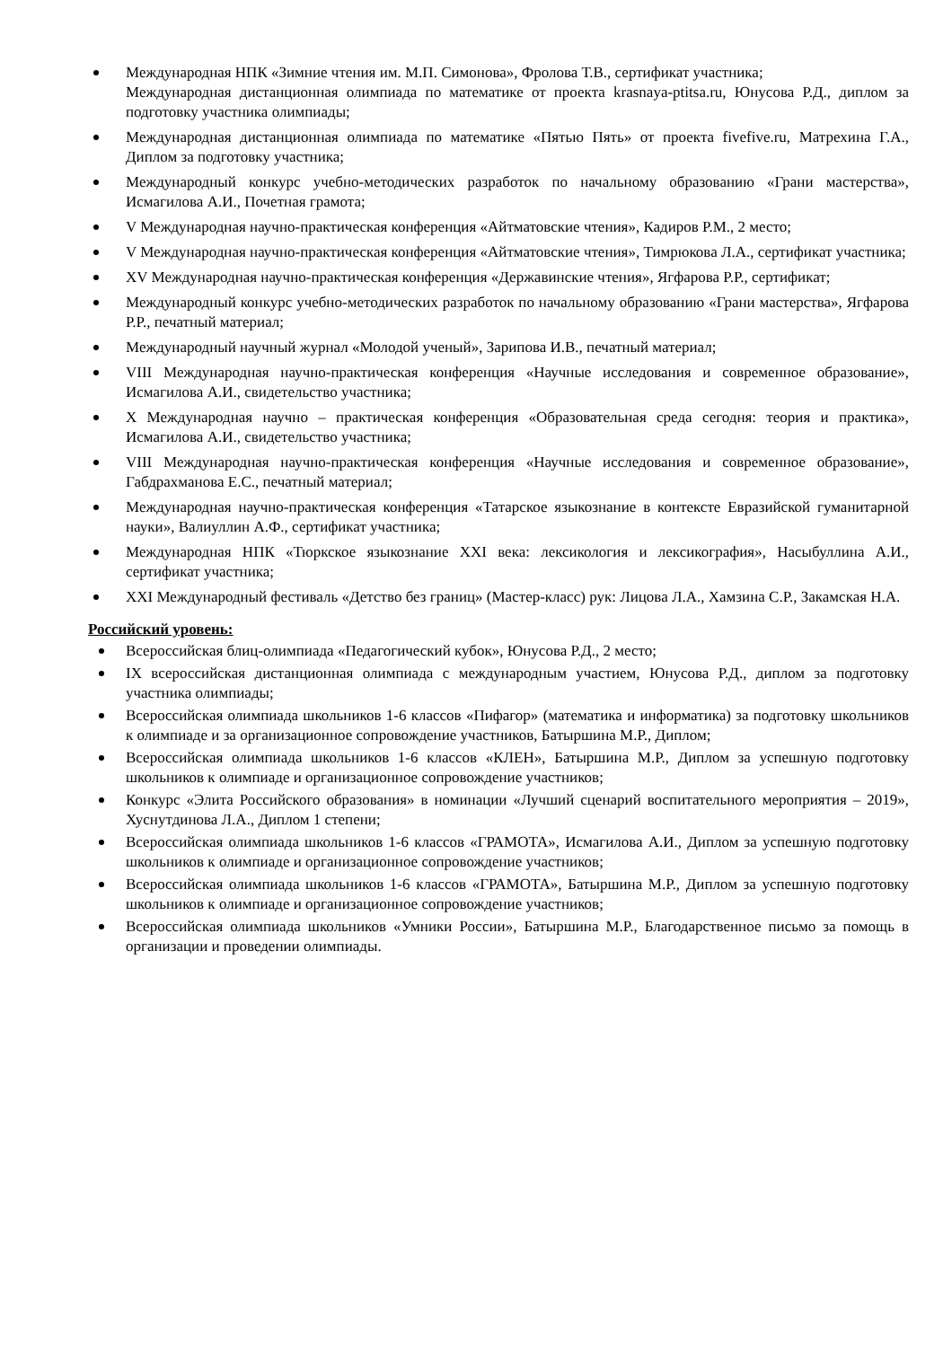Международная НПК «Зимние чтения им. М.П. Симонова», Фролова Т.В., сертификат участника;
Международная дистанционная олимпиада по математике от проекта krasnaya-ptitsa.ru, Юнусова Р.Д., диплом за подготовку участника олимпиады;
Международная дистанционная олимпиада по математике «Пятью Пять» от проекта fivefive.ru, Матрехина Г.А., Диплом за подготовку участника;
Международный конкурс учебно-методических разработок по начальному образованию «Грани мастерства», Исмагилова А.И., Почетная грамота;
V Международная научно-практическая конференция «Айтматовские чтения», Кадиров Р.М., 2 место;
V Международная научно-практическая конференция «Айтматовские чтения», Тимрюкова Л.А., сертификат участника;
XV Международная научно-практическая конференция «Державинские чтения», Ягфарова Р.Р., сертификат;
Международный конкурс учебно-методических разработок по начальному образованию «Грани мастерства», Ягфарова Р.Р., печатный материал;
Международный научный журнал «Молодой ученый», Зарипова И.В., печатный материал;
VIII Международная научно-практическая конференция «Научные исследования и современное образование», Исмагилова А.И., свидетельство участника;
X Международная научно – практическая конференция «Образовательная среда сегодня: теория и практика», Исмагилова А.И., свидетельство участника;
VIII Международная научно-практическая конференция «Научные исследования и современное образование», Габдрахманова Е.С., печатный материал;
Международная научно-практическая конференция «Татарское языкознание в контексте Евразийской гуманитарной науки», Валиуллин А.Ф., сертификат участника;
Международная НПК «Тюркское языкознание XXI века: лексикология и лексикография», Насыбуллина А.И., сертификат участника;
XXI Международный фестиваль «Детство без границ» (Мастер-класс) рук: Лицова Л.А., Хамзина С.Р., Закамская Н.А.
Российский уровень:
Всероссийская блиц-олимпиада «Педагогический кубок», Юнусова Р.Д., 2 место;
IX всероссийская дистанционная олимпиада с международным участием, Юнусова Р.Д., диплом за подготовку участника олимпиады;
Всероссийская олимпиада школьников 1-6 классов «Пифагор» (математика и информатика) за подготовку школьников к олимпиаде и за организационное сопровождение участников, Батыршина М.Р., Диплом;
Всероссийская олимпиада школьников 1-6 классов «КЛЕН», Батыршина М.Р., Диплом за успешную подготовку школьников к олимпиаде и организационное сопровождение участников;
Конкурс «Элита Российского образования» в номинации «Лучший сценарий воспитательного мероприятия – 2019», Хуснутдинова Л.А., Диплом 1 степени;
Всероссийская олимпиада школьников 1-6 классов «ГРАМОТА», Исмагилова А.И., Диплом за успешную подготовку школьников к олимпиаде и организационное сопровождение участников;
Всероссийская олимпиада школьников 1-6 классов «ГРАМОТА», Батыршина М.Р., Диплом за успешную подготовку школьников к олимпиаде и организационное сопровождение участников;
Всероссийская олимпиада школьников «Умники России», Батыршина М.Р., Благодарственное письмо за помощь в организации и проведении олимпиады.